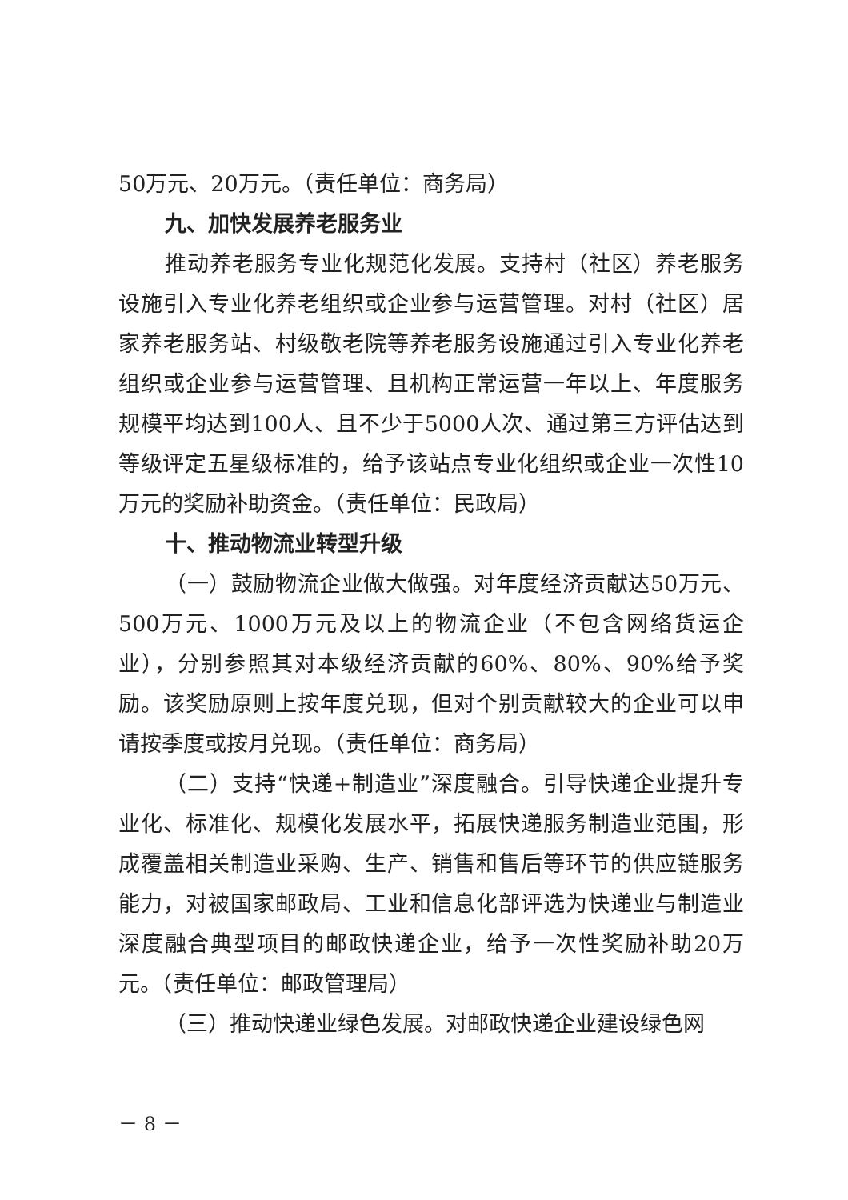50万元、20万元。（责任单位：商务局）
九、加快发展养老服务业
推动养老服务专业化规范化发展。支持村（社区）养老服务设施引入专业化养老组织或企业参与运营管理。对村（社区）居家养老服务站、村级敬老院等养老服务设施通过引入专业化养老组织或企业参与运营管理、且机构正常运营一年以上、年度服务规模平均达到100人、且不少于5000人次、通过第三方评估达到等级评定五星级标准的，给予该站点专业化组织或企业一次性10万元的奖励补助资金。（责任单位：民政局）
十、推动物流业转型升级
（一）鼓励物流企业做大做强。对年度经济贡献达50万元、500万元、1000万元及以上的物流企业（不包含网络货运企业），分别参照其对本级经济贡献的60%、80%、90%给予奖励。该奖励原则上按年度兑现，但对个别贡献较大的企业可以申请按季度或按月兑现。（责任单位：商务局）
（二）支持“快递+制造业”深度融合。引导快递企业提升专业化、标准化、规模化发展水平，拓展快递服务制造业范围，形成覆盖相关制造业采购、生产、销售和售后等环节的供应链服务能力，对被国家邮政局、工业和信息化部评选为快递业与制造业深度融合典型项目的邮政快递企业，给予一次性奖励补助20万元。（责任单位：邮政管理局）
（三）推动快递业绿色发展。对邮政快递企业建设绿色网
－ 8 －